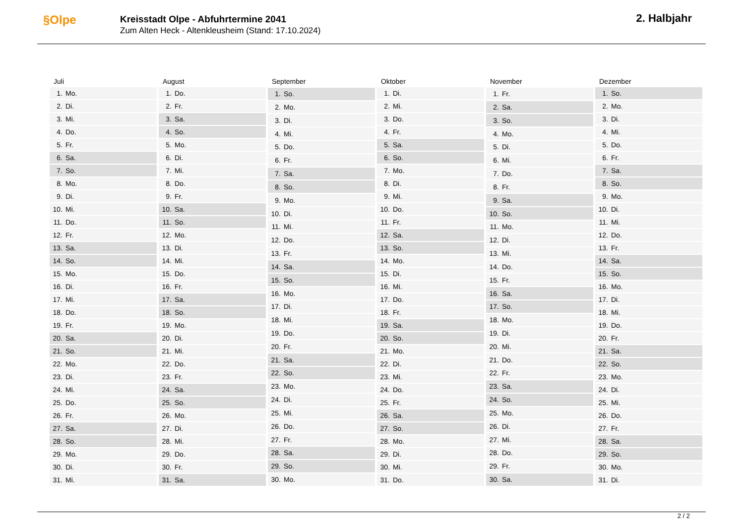§Olpe
Kreisstadt Olpe - Abfuhrtermine 2041
Zum Alten Heck - Altenkleusheim (Stand: 17.10.2024)
2. Halbjahr
| Juli | |
| --- | --- |
| 1. | Mo. |
| 2. | Di. |
| 3. | Mi. |
| 4. | Do. |
| 5. | Fr. |
| 6. | Sa. |
| 7. | So. |
| 8. | Mo. |
| 9. | Di. |
| 10. | Mi. |
| 11. | Do. |
| 12. | Fr. |
| 13. | Sa. |
| 14. | So. |
| 15. | Mo. |
| 16. | Di. |
| 17. | Mi. |
| 18. | Do. |
| 19. | Fr. |
| 20. | Sa. |
| 21. | So. |
| 22. | Mo. |
| 23. | Di. |
| 24. | Mi. |
| 25. | Do. |
| 26. | Fr. |
| 27. | Sa. |
| 28. | So. |
| 29. | Mo. |
| 30. | Di. |
| 31. | Mi. |
| August | |
| --- | --- |
| 1. | Do. |
| 2. | Fr. |
| 3. | Sa. |
| 4. | So. |
| 5. | Mo. |
| 6. | Di. |
| 7. | Mi. |
| 8. | Do. |
| 9. | Fr. |
| 10. | Sa. |
| 11. | So. |
| 12. | Mo. |
| 13. | Di. |
| 14. | Mi. |
| 15. | Do. |
| 16. | Fr. |
| 17. | Sa. |
| 18. | So. |
| 19. | Mo. |
| 20. | Di. |
| 21. | Mi. |
| 22. | Do. |
| 23. | Fr. |
| 24. | Sa. |
| 25. | So. |
| 26. | Mo. |
| 27. | Di. |
| 28. | Mi. |
| 29. | Do. |
| 30. | Fr. |
| 31. | Sa. |
| September | |
| --- | --- |
| 1. | So. |
| 2. | Mo. |
| 3. | Di. |
| 4. | Mi. |
| 5. | Do. |
| 6. | Fr. |
| 7. | Sa. |
| 8. | So. |
| 9. | Mo. |
| 10. | Di. |
| 11. | Mi. |
| 12. | Do. |
| 13. | Fr. |
| 14. | Sa. |
| 15. | So. |
| 16. | Mo. |
| 17. | Di. |
| 18. | Mi. |
| 19. | Do. |
| 20. | Fr. |
| 21. | Sa. |
| 22. | So. |
| 23. | Mo. |
| 24. | Di. |
| 25. | Mi. |
| 26. | Do. |
| 27. | Fr. |
| 28. | Sa. |
| 29. | So. |
| 30. | Mo. |
| Oktober | |
| --- | --- |
| 1. | Di. |
| 2. | Mi. |
| 3. | Do. |
| 4. | Fr. |
| 5. | Sa. |
| 6. | So. |
| 7. | Mo. |
| 8. | Di. |
| 9. | Mi. |
| 10. | Do. |
| 11. | Fr. |
| 12. | Sa. |
| 13. | So. |
| 14. | Mo. |
| 15. | Di. |
| 16. | Mi. |
| 17. | Do. |
| 18. | Fr. |
| 19. | Sa. |
| 20. | So. |
| 21. | Mo. |
| 22. | Di. |
| 23. | Mi. |
| 24. | Do. |
| 25. | Fr. |
| 26. | Sa. |
| 27. | So. |
| 28. | Mo. |
| 29. | Di. |
| 30. | Mi. |
| 31. | Do. |
| November | |
| --- | --- |
| 1. | Fr. |
| 2. | Sa. |
| 3. | So. |
| 4. | Mo. |
| 5. | Di. |
| 6. | Mi. |
| 7. | Do. |
| 8. | Fr. |
| 9. | Sa. |
| 10. | So. |
| 11. | Mo. |
| 12. | Di. |
| 13. | Mi. |
| 14. | Do. |
| 15. | Fr. |
| 16. | Sa. |
| 17. | So. |
| 18. | Mo. |
| 19. | Di. |
| 20. | Mi. |
| 21. | Do. |
| 22. | Fr. |
| 23. | Sa. |
| 24. | So. |
| 25. | Mo. |
| 26. | Di. |
| 27. | Mi. |
| 28. | Do. |
| 29. | Fr. |
| 30. | Sa. |
| Dezember | |
| --- | --- |
| 1. | So. |
| 2. | Mo. |
| 3. | Di. |
| 4. | Mi. |
| 5. | Do. |
| 6. | Fr. |
| 7. | Sa. |
| 8. | So. |
| 9. | Mo. |
| 10. | Di. |
| 11. | Mi. |
| 12. | Do. |
| 13. | Fr. |
| 14. | Sa. |
| 15. | So. |
| 16. | Mo. |
| 17. | Di. |
| 18. | Mi. |
| 19. | Do. |
| 20. | Fr. |
| 21. | Sa. |
| 22. | So. |
| 23. | Mo. |
| 24. | Di. |
| 25. | Mi. |
| 26. | Do. |
| 27. | Fr. |
| 28. | Sa. |
| 29. | So. |
| 30. | Mo. |
| 31. | Di. |
2 / 2